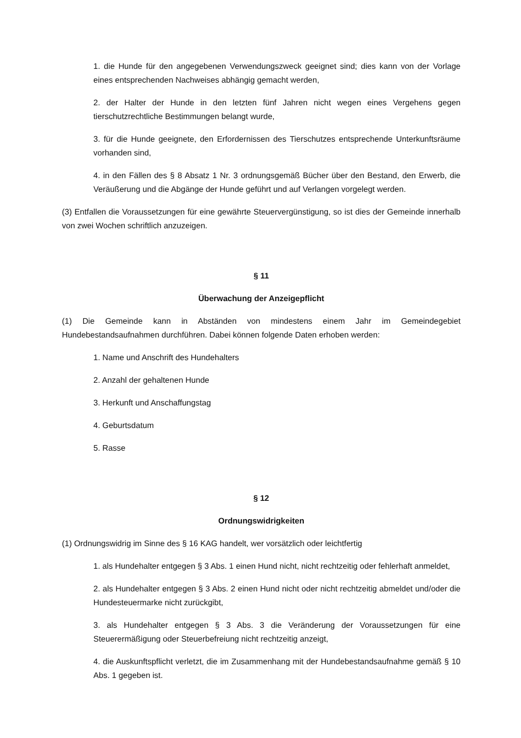1. die Hunde für den angegebenen Verwendungszweck geeignet sind; dies kann von der Vorlage eines entsprechenden Nachweises abhängig gemacht werden,
2. der Halter der Hunde in den letzten fünf Jahren nicht wegen eines Vergehens gegen tierschutzrechtliche Bestimmungen belangt wurde,
3. für die Hunde geeignete, den Erfordernissen des Tierschutzes entsprechende Unterkunftsräume vorhanden sind,
4. in den Fällen des § 8 Absatz 1 Nr. 3 ordnungsgemäß Bücher über den Bestand, den Erwerb, die Veräußerung und die Abgänge der Hunde geführt und auf Verlangen vorgelegt werden.
(3) Entfallen die Voraussetzungen für eine gewährte Steuervergünstigung, so ist dies der Gemeinde innerhalb von zwei Wochen schriftlich anzuzeigen.
§ 11
Überwachung der Anzeigepflicht
(1) Die Gemeinde kann in Abständen von mindestens einem Jahr im Gemeindegebiet Hundebestandsaufnahmen durchführen. Dabei können folgende Daten erhoben werden:
1. Name und Anschrift des Hundehalters
2. Anzahl der gehaltenen Hunde
3. Herkunft und Anschaffungstag
4. Geburtsdatum
5. Rasse
§ 12
Ordnungswidrigkeiten
(1) Ordnungswidrig im Sinne des § 16 KAG handelt, wer vorsätzlich oder leichtfertig
1. als Hundehalter entgegen § 3 Abs. 1 einen Hund nicht, nicht rechtzeitig oder fehlerhaft anmeldet,
2. als Hundehalter entgegen § 3 Abs. 2 einen Hund nicht oder nicht rechtzeitig abmeldet und/oder die Hundesteuermarke nicht zurückgibt,
3. als Hundehalter entgegen § 3 Abs. 3 die Veränderung der Voraussetzungen für eine Steuerermäßigung oder Steuerbefreiung nicht rechtzeitig anzeigt,
4. die Auskunftspflicht verletzt, die im Zusammenhang mit der Hundebestandsaufnahme gemäß § 10 Abs. 1 gegeben ist.